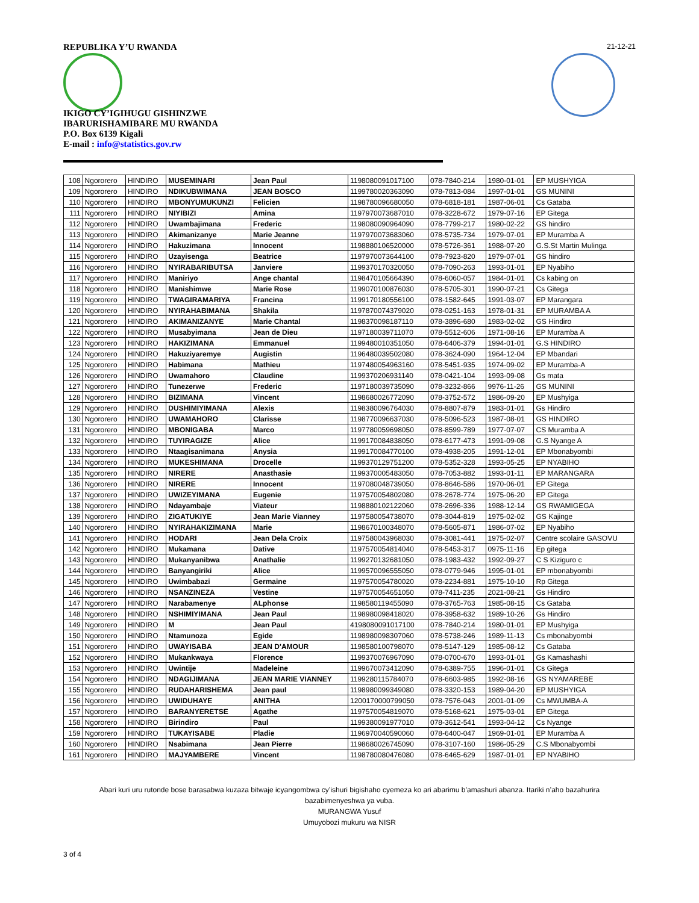REPUBLIKA Y’U RWANDA 21-12-21
IKIGO CY’IGIHUGU GISHINZWE
IBARURISHAMIBARE MU RWANDA
P.O. Box 6139 Kigali
E-mail : info@statistics.gov.rw
| 108 | Ngororero | HINDIRO | MUSEMINARI | Jean Paul | 1198080091017100 | 078-7840-214 | 1980-01-01 | EP MUSHYIGA |
| 109 | Ngororero | HINDIRO | NDIKUBWIMANA | JEAN BOSCO | 1199780020363090 | 078-7813-084 | 1997-01-01 | GS MUNINI |
| 110 | Ngororero | HINDIRO | MBONYUMUKUNZI | Felicien | 1198780096680050 | 078-6818-181 | 1987-06-01 | Cs Gataba |
| 111 | Ngororero | HINDIRO | NIYIBIZI | Amina | 1197970073687010 | 078-3228-672 | 1979-07-16 | EP Gitega |
| 112 | Ngororero | HINDIRO | Uwambajimana | Frederic | 1198080090964090 | 078-7799-217 | 1980-02-22 | GS hindiro |
| 113 | Ngororero | HINDIRO | Akimanizanye | Marie Jeanne | 1197970073683060 | 078-5735-734 | 1979-07-01 | EP Muramba A |
| 114 | Ngororero | HINDIRO | Hakuzimana | Innocent | 1198880106520000 | 078-5726-361 | 1988-07-20 | G.S.St Martin Mulinga |
| 115 | Ngororero | HINDIRO | Uzayisenga | Beatrice | 1197970073644100 | 078-7923-820 | 1979-07-01 | GS hindiro |
| 116 | Ngororero | HINDIRO | NYIRABARIBUTSA | Janviere | 1199370170320050 | 078-7090-263 | 1993-01-01 | EP Nyabiho |
| 117 | Ngororero | HINDIRO | Maniriyo | Ange chantal | 1198470105664390 | 078-6060-057 | 1984-01-01 | Cs kabing on |
| 118 | Ngororero | HINDIRO | Manishimwe | Marie Rose | 1199070100876030 | 078-5705-301 | 1990-07-21 | Cs Gitega |
| 119 | Ngororero | HINDIRO | TWAGIRAMARIYA | Francina | 1199170180556100 | 078-1582-645 | 1991-03-07 | EP Marangara |
| 120 | Ngororero | HINDIRO | NYIRAHABIMANA | Shakila | 1197870074379020 | 078-0251-163 | 1978-01-31 | EP MURAMBA A |
| 121 | Ngororero | HINDIRO | AKIMANIZANYE | Marie Chantal | 1198370098187110 | 078-3896-680 | 1983-02-02 | GS Hindiro |
| 122 | Ngororero | HINDIRO | Musabyimana | Jean de Dieu | 1197180039711070 | 078-5512-606 | 1971-08-16 | EP Muramba A |
| 123 | Ngororero | HINDIRO | HAKIZIMANA | Emmanuel | 1199480010351050 | 078-6406-379 | 1994-01-01 | G.S HINDIRO |
| 124 | Ngororero | HINDIRO | Hakuziyaremye | Augistin | 1196480039502080 | 078-3624-090 | 1964-12-04 | EP Mbandari |
| 125 | Ngororero | HINDIRO | Habimana | Mathieu | 1197480054963160 | 078-5451-935 | 1974-09-02 | EP Muramba-A |
| 126 | Ngororero | HINDIRO | Uwamahoro | Claudine | 1199370206931140 | 078-0421-104 | 1993-09-08 | Gs mata |
| 127 | Ngororero | HINDIRO | Tunezerwe | Frederic | 1197180039735090 | 078-3232-866 | 9976-11-26 | GS MUNINI |
| 128 | Ngororero | HINDIRO | BIZIMANA | Vincent | 1198680026772090 | 078-3752-572 | 1986-09-20 | EP Mushyiga |
| 129 | Ngororero | HINDIRO | DUSHIMIYIMANA | Alexis | 1198380096764030 | 078-8807-879 | 1983-01-01 | Gs Hindiro |
| 130 | Ngororero | HINDIRO | UWAMAHORO | Clarisse | 1198770096637030 | 078-5096-523 | 1987-08-01 | GS HINDIRO |
| 131 | Ngororero | HINDIRO | MBONIGABA | Marco | 1197780059698050 | 078-8599-789 | 1977-07-07 | CS Muramba A |
| 132 | Ngororero | HINDIRO | TUYIRAGIZE | Alice | 1199170084838050 | 078-6177-473 | 1991-09-08 | G.S Nyange A |
| 133 | Ngororero | HINDIRO | Ntaagisanimana | Anysia | 1199170084770100 | 078-4938-205 | 1991-12-01 | EP Mbonabyombi |
| 134 | Ngororero | HINDIRO | MUKESHIMANA | Drocelle | 1199370129751200 | 078-5352-328 | 1993-05-25 | EP NYABIHO |
| 135 | Ngororero | HINDIRO | NIRERE | Anasthasie | 1199370005483050 | 078-7053-882 | 1993-01-11 | EP MARANGARA |
| 136 | Ngororero | HINDIRO | NIRERE | Innocent | 1197080048739050 | 078-8646-586 | 1970-06-01 | EP Gitega |
| 137 | Ngororero | HINDIRO | UWIZEYIMANA | Eugenie | 1197570054802080 | 078-2678-774 | 1975-06-20 | EP Gitega |
| 138 | Ngororero | HINDIRO | Ndayambaje | Viateur | 1198880102122060 | 078-2696-336 | 1988-12-14 | GS RWAMIGEGA |
| 139 | Ngororero | HINDIRO | ZIGATUKIYE | Jean Marie Vianney | 1197580054738070 | 078-3044-819 | 1975-02-02 | GS Kajinge |
| 140 | Ngororero | HINDIRO | NYIRAHAKIZIMANA | Marie | 1198670100348070 | 078-5605-871 | 1986-07-02 | EP Nyabiho |
| 141 | Ngororero | HINDIRO | HODARI | Jean Dela Croix | 1197580043968030 | 078-3081-441 | 1975-02-07 | Centre scolaire GASOVU |
| 142 | Ngororero | HINDIRO | Mukamana | Dative | 1197570054814040 | 078-5453-317 | 0975-11-16 | Ep gitega |
| 143 | Ngororero | HINDIRO | Mukanyanibwa | Anathalie | 1199270132681050 | 078-1983-432 | 1992-09-27 | C S Kiziguro c |
| 144 | Ngororero | HINDIRO | Banyangiriki | Alice | 1199570096555050 | 078-0779-946 | 1995-01-01 | EP mbonabyombi |
| 145 | Ngororero | HINDIRO | Uwimbabazi | Germaine | 1197570054780020 | 078-2234-881 | 1975-10-10 | Rp Gitega |
| 146 | Ngororero | HINDIRO | NSANZINEZA | Vestine | 1197570054651050 | 078-7411-235 | 2021-08-21 | Gs Hindiro |
| 147 | Ngororero | HINDIRO | Narabamenye | ALphonse | 1198580119455090 | 078-3765-763 | 1985-08-15 | Cs Gataba |
| 148 | Ngororero | HINDIRO | NSHIMIYIMANA | Jean Paul | 1198980098418020 | 078-3958-632 | 1989-10-26 | Gs Hindiro |
| 149 | Ngororero | HINDIRO | M | Jean Paul | 4198080091017100 | 078-7840-214 | 1980-01-01 | EP Mushyiga |
| 150 | Ngororero | HINDIRO | Ntamunoza | Egide | 1198980098307060 | 078-5738-246 | 1989-11-13 | Cs mbonabyombi |
| 151 | Ngororero | HINDIRO | UWAYISABA | JEAN D'AMOUR | 1198580100798070 | 078-5147-129 | 1985-08-12 | Cs Gataba |
| 152 | Ngororero | HINDIRO | Mukankwaya | Florence | 1199370076967090 | 078-0700-670 | 1993-01-01 | Gs Kamashashi |
| 153 | Ngororero | HINDIRO | Uwintije | Madeleine | 1199670073412090 | 078-6389-755 | 1996-01-01 | Cs Gitega |
| 154 | Ngororero | HINDIRO | NDAGIJIMANA | JEAN MARIE VIANNEY | 1199280115784070 | 078-6603-985 | 1992-08-16 | GS NYAMAREBE |
| 155 | Ngororero | HINDIRO | RUDAHARISHEMA | Jean paul | 1198980099349080 | 078-3320-153 | 1989-04-20 | EP MUSHYIGA |
| 156 | Ngororero | HINDIRO | UWIDUHAYE | ANITHA | 1200170000799050 | 078-7576-043 | 2001-01-09 | Cs MWUMBA-A |
| 157 | Ngororero | HINDIRO | BARANYERETSE | Agathe | 1197570054819070 | 078-5168-621 | 1975-03-01 | EP Gitega |
| 158 | Ngororero | HINDIRO | Birindiro | Paul | 1199380091977010 | 078-3612-541 | 1993-04-12 | Cs Nyange |
| 159 | Ngororero | HINDIRO | TUKAYISABE | Pladie | 1196970040590060 | 078-6400-047 | 1969-01-01 | EP Muramba A |
| 160 | Ngororero | HINDIRO | Nsabimana | Jean Pierre | 1198680026745090 | 078-3107-160 | 1986-05-29 | C.S Mbonabyombi |
| 161 | Ngororero | HINDIRO | MAJYAMBERE | Vincent | 1198780080476080 | 078-6465-629 | 1987-01-01 | EP NYABIHO |
Abari kuri uru rutonde bose barasabwa kuzaza bitwaje icyangombwa cy’ishuri bigishaho cyemeza ko ari abarimu b’amashuri abanza. Itariki n’aho bazahurira bazabimenyeshwa ya vuba.
MURANGWA Yusuf
Umuyobozi mukuru wa NISR
3 of 4